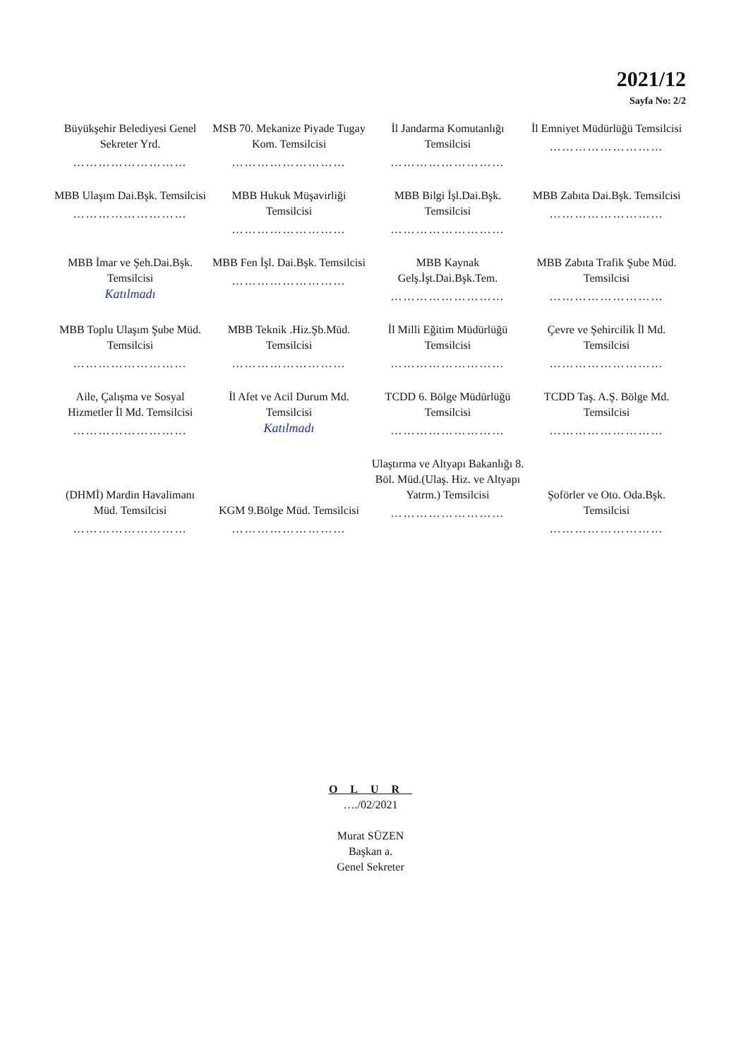2021/12
Sayfa No: 2/2
| Büyükşehir Belediyesi Genel Sekreter Yrd. ……………………… | MSB 70. Mekanize Piyade Tugay Kom. Temsilcisi ……………………… | İl Jandarma Komutanlığı Temsilcisi ……………………… | İl Emniyet Müdürlüğü Temsilcisi ……………………… |
| MBB Ulaşım Dai.Bşk. Temsilcisi ……………………… | MBB Hukuk Müşavirliği Temsilcisi ……………………… | MBB Bilgi İşl.Dai.Bşk. Temsilcisi ……………………… | MBB Zabıta Dai.Bşk. Temsilcisi ……………………… |
| MBB İmar ve Şeh.Dai.Bşk. Temsilcisi Katılmadı | MBB Fen İşl. Dai.Bşk. Temsilcisi ……………………… | MBB Kaynak Gelş.İşt.Dai.Bşk.Tem. ……………………… | MBB Zabıta Trafik Şube Müd. Temsilcisi ……………………… |
| MBB Toplu Ulaşım Şube Müd. Temsilcisi ……………………… | MBB Teknik .Hiz.Şb.Müd. Temsilcisi ……………………… | İl Milli Eğitim Müdürlüğü Temsilcisi ……………………… | Çevre ve Şehircilik İl Md. Temsilcisi ……………………… |
| Aile, Çalışma ve Sosyal Hizmetler İl Md. Temsilcisi ……………………… | İl Afet ve Acil Durum Md. Temsilcisi Katılmadı | TCDD 6. Bölge Müdürlüğü Temsilcisi ……………………… | TCDD Taş. A.Ş. Bölge Md. Temsilcisi ……………………… |
| (DHMİ) Mardin Havalimanı Müd. Temsilcisi ……………………… | KGM 9.Bölge Müd. Temsilcisi ……………………… | Ulaştırma ve Altyapı Bakanlığı 8. Böl. Müd.(Ulaş. Hiz. ve Altyapı Yatrm.) Temsilcisi ……………………… | Şoförler ve Oto. Oda.Bşk. Temsilcisi ……………………… |
OLUR
…./02/2021
Murat SÜZEN
Başkan a.
Genel Sekreter